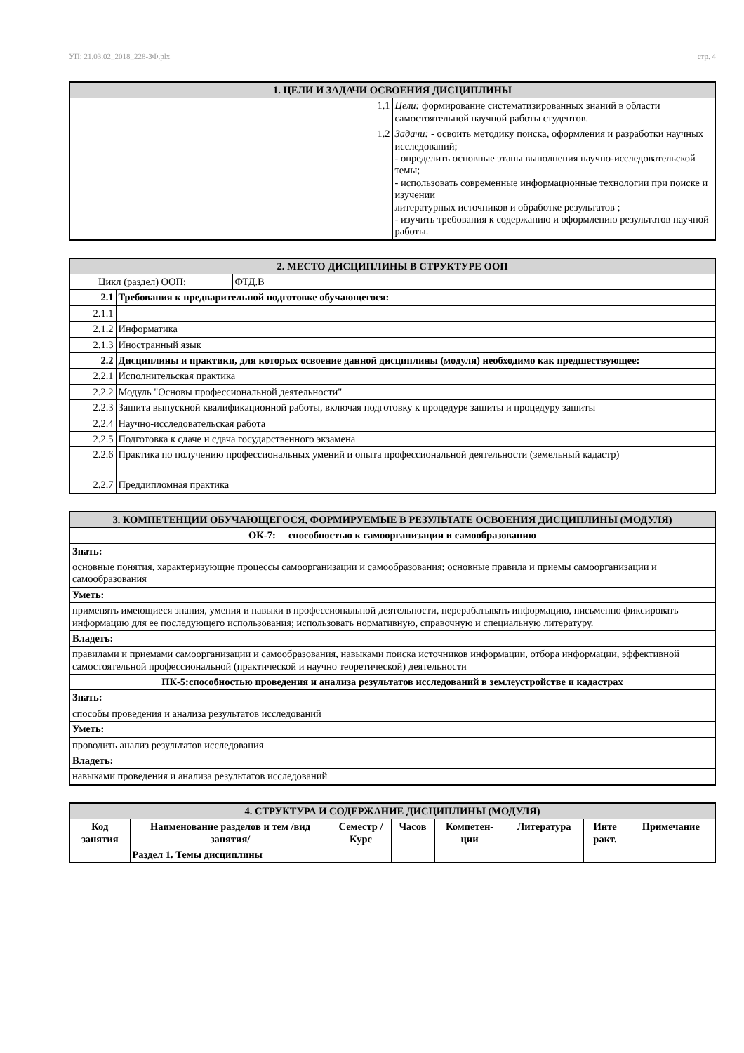УП: 21.03.02_2018_228-ЗФ.plx стр. 4
| 1. ЦЕЛИ И ЗАДАЧИ ОСВОЕНИЯ ДИСЦИПЛИНЫ | |
| 1.1 | Цели: формирование систематизированных знаний в области самостоятельной научной работы студентов. |
| 1.2 | Задачи: - освоить методику поиска, оформления и разработки научных исследований; - определить основные этапы выполнения научно-исследовательской темы; - использовать современные информационные технологии при поиске и изучении литературных источников и обработке результатов ; - изучить требования к содержанию и оформлению результатов научной работы. |
| 2. МЕСТО ДИСЦИПЛИНЫ В СТРУКТУРЕ ООП | | |
| Цикл (раздел) ООП: | | ФТД.В |
| 2.1 | Требования к предварительной подготовке обучающегося: | |
| 2.1.1 | | |
| 2.1.2 | Информатика | |
| 2.1.3 | Иностранный язык | |
| 2.2 | Дисциплины и практики, для которых освоение данной дисциплины (модуля) необходимо как предшествующее: | |
| 2.2.1 | Исполнительская практика | |
| 2.2.2 | Модуль "Основы профессиональной деятельности" | |
| 2.2.3 | Защита выпускной квалификационной работы, включая подготовку к процедуре защиты и процедуру защиты | |
| 2.2.4 | Научно-исследовательская работа | |
| 2.2.5 | Подготовка к сдаче и сдача государственного экзамена | |
| 2.2.6 | Практика по получению профессиональных умений и опыта профессиональной деятельности (земельный кадастр) | |
| 2.2.7 | Преддипломная практика | |
| 3. КОМПЕТЕНЦИИ ОБУЧАЮЩЕГОСЯ, ФОРМИРУЕМЫЕ В РЕЗУЛЬТАТЕ ОСВОЕНИЯ ДИСЦИПЛИНЫ (МОДУЛЯ) |
| ОК-7: способностью к самоорганизации и самообразованию |
| Знать: |
| основные понятия, характеризующие процессы самоорганизации и самообразования; основные правила и приемы самоорганизации и самообразования |
| Уметь: |
| применять имеющиеся знания, умения и навыки в профессиональной деятельности, перерабатывать информацию, письменно фиксировать информацию для ее последующего использования; использовать нормативную, справочную и специальную литературу. |
| Владеть: |
| правилами и приемами самоорганизации и самообразования, навыками поиска источников информации, отбора информации, эффективной самостоятельной профессиональной (практической и научно теоретической) деятельности |
| ПК-5:способностью проведения и анализа результатов исследований в землеустройстве и кадастрах |
| Знать: |
| способы проведения и анализа результатов исследований |
| Уметь: |
| проводить анализ результатов исследования |
| Владеть: |
| навыками проведения и анализа результатов исследований |
| 4. СТРУКТУРА И СОДЕРЖАНИЕ ДИСЦИПЛИНЫ (МОДУЛЯ) | | | | | | | |
| Код занятия | Наименование разделов и тем /вид занятия/ | Семестр / Курс | Часов | Компетен-ции | Литература | Инте ракт. | Примечание |
| | Раздел 1. Темы дисциплины | | | | | | |